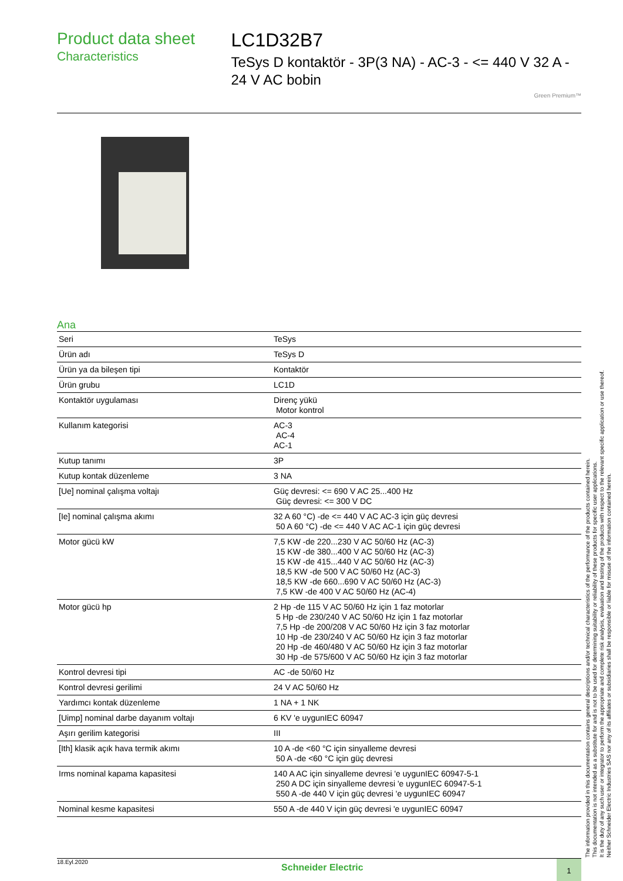Product data sheet
Characteristics
LC1D32B7
TeSys D kontaktör - 3P(3 NA) - AC-3 - <= 440 V 32 A - 24 V AC bobin
Green Premium™
Ana
| Seri | TeSys |
| Ürün adı | TeSys D |
| Ürün ya da bileşen tipi | Kontaktör |
| Ürün grubu | LC1D |
| Kontaktör uygulaması | Direnç yükü Motor kontrol |
| Kullanım kategorisi | AC-3 AC-4 AC-1 |
| Kutup tanımı | 3P |
| Kutup kontak düzenleme | 3 NA |
| [Ue] nominal çalışma voltajı | Güç devresi: <= 690 V AC 25...400 Hz Güç devresi: <= 300 V DC |
| [Ie] nominal çalışma akımı | 32 A 60 °C) -de <= 440 V AC AC-3 için güç devresi 50 A 60 °C) -de <= 440 V AC AC-1 için güç devresi |
| Motor gücü kW | 7,5 KW -de 220...230 V AC 50/60 Hz (AC-3) 15 KW -de 380...400 V AC 50/60 Hz (AC-3) 15 KW -de 415...440 V AC 50/60 Hz (AC-3) 18,5 KW -de 500 V AC 50/60 Hz (AC-3) 18,5 KW -de 660...690 V AC 50/60 Hz (AC-3) 7,5 KW -de 400 V AC 50/60 Hz (AC-4) |
| Motor gücü hp | 2 Hp -de 115 V AC 50/60 Hz için 1 faz motorlar 5 Hp -de 230/240 V AC 50/60 Hz için 1 faz motorlar 7,5 Hp -de 200/208 V AC 50/60 Hz için 3 faz motorlar 10 Hp -de 230/240 V AC 50/60 Hz için 3 faz motorlar 20 Hp -de 460/480 V AC 50/60 Hz için 3 faz motorlar 30 Hp -de 575/600 V AC 50/60 Hz için 3 faz motorlar |
| Kontrol devresi tipi | AC -de 50/60 Hz |
| Kontrol devresi gerilimi | 24 V AC 50/60 Hz |
| Yardımcı kontak düzenleme | 1 NA + 1 NK |
| [Uimp] nominal darbe dayanım voltajı | 6 KV 'e uygunIEC 60947 |
| Aşırı gerilim kategorisi | III |
| [Ith] klasik açık hava termik akımı | 10 A -de <60 °C için sinyalleme devresi 50 A -de <60 °C için güç devresi |
| Irms nominal kapama kapasitesi | 140 A AC için sinyalleme devresi 'e uygunIEC 60947-5-1 250 A DC için sinyalleme devresi 'e uygunIEC 60947-5-1 550 A -de 440 V için güç devresi 'e uygunIEC 60947 |
| Nominal kesme kapasitesi | 550 A -de 440 V için güç devresi 'e uygunIEC 60947 |
The information provided in this documentation contains general descriptions and/or technical characteristics of the performance of the products contained herein.
This documentation is not intended as a substitute for and is not to be used for determining suitability or reliability of these products for specific user applications.
It is the duty of any such user or integrator to perform the appropriate and complete risk analysis, evaluation and testing of the products with respect to the relevant specific application or use thereof.
Neither Schneider Electric Industries SAS nor any of its affiliates or subsidiaries shall be responsible or liable for misuse of the information contained herein.
18.Eyl.2020 Schneider Electric 1